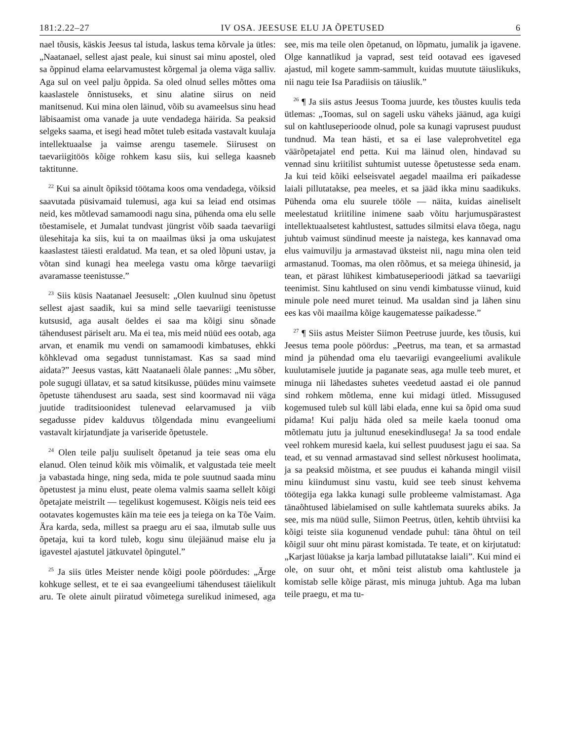181:2.22–27 IV OSA. JEESUSE ELU JA ÕPETUSED 6
nael tõusis, käskis Jeesus tal istuda, laskus tema kõrvale ja ütles: „Naatanael, sellest ajast peale, kui sinust sai minu apostel, oled sa õppinud elama eelarvamustest kõrgemal ja olema väga salliv. Aga sul on veel palju õppida. Sa oled olnud selles mõttes oma kaaslastele õnnistuseks, et sinu alatine siirus on neid manitsenud. Kui mina olen läinud, võib su avameelsus sinu head läbisaamist oma vanade ja uute vendadega häirida. Sa peaksid selgeks saama, et isegi head mõtet tuleb esitada vastavalt kuulaja intellektuaalse ja vaimse arengu tasemele. Siirusest on taevariigitöös kõige rohkem kasu siis, kui sellega kaasneb taktitunne.
<sup>22</sup> Kui sa ainult õpiksid töötama koos oma vendadega, võiksid saavutada püsivamaid tulemusi, aga kui sa leiad end otsimas neid, kes mõtlevad samamoodi nagu sina, pühenda oma elu selle tõestamisele, et Jumalat tundvast jüngrist võib saada taevariigi ülesehitaja ka siis, kui ta on maailmas üksi ja oma uskujatest kaaslastest täiesti eraldatud. Ma tean, et sa oled lõpuni ustav, ja võtan sind kunagi hea meelega vastu oma kõrge taevariigi avaramasse teenistusse.”
<sup>23</sup> Siis küsis Naatanael Jeesuselt: „Olen kuulnud sinu õpetust sellest ajast saadik, kui sa mind selle taevariigi teenistusse kutsusid, aga ausalt öeldes ei saa ma kõigi sinu sõnade tähendusest päriselt aru. Ma ei tea, mis meid nüüd ees ootab, aga arvan, et enamik mu vendi on samamoodi kimbatuses, ehkki kõhklevad oma segadust tunnistamast. Kas sa saad mind aidata?” Jeesus vastas, kätt Naatanaeli õlale pannes: „Mu sõber, pole sugugi üllatav, et sa satud kitsikusse, püüdes minu vaimsete õpetuste tähendusest aru saada, sest sind koormavad nii väga juutide traditsioonidest tulenevad eelarvamused ja viib segadusse pidev kalduvus tõlgendada minu evangeeliumi vastavalt kirjatundjate ja variseride õpetustele.
<sup>24</sup> Olen teile palju suuliselt õpetanud ja teie seas oma elu elanud. Olen teinud kõik mis võimalik, et valgustada teie meelt ja vabastada hinge, ning seda, mida te pole suutnud saada minu õpetustest ja minu elust, peate olema valmis saama sellelt kõigi õpetajate meistrilt — tegelikust kogemusest. Kõigis neis teid ees ootavates kogemustes käin ma teie ees ja teiega on ka Tõe Vaim. Ära karda, seda, millest sa praegu aru ei saa, ilmutab sulle uus õpetaja, kui ta kord tuleb, kogu sinu ülejäänud maise elu ja igavestel ajastutel jätkuvatel õpingutel.”
<sup>25</sup> Ja siis ütles Meister nende kõigi poole pöördudes: „Ärge kohkuge sellest, et te ei saa evangeeliumi tähendusest täielikult aru. Te olete ainult piiratud võimetega surelikud inimesed, aga see, mis ma teile olen õpetanud, on lõpmatu, jumalik ja igavene. Olge kannatlikud ja vaprad, sest teid ootavad ees igavesed ajastud, mil kogete samm-sammult, kuidas muutute täiuslikuks, nii nagu teie Isa Paradiisis on täiuslik.”
<sup>26</sup> ¶ Ja siis astus Jeesus Tooma juurde, kes tõustes kuulis teda ütlemas: „Toomas, sul on sageli usku väheks jäänud, aga kuigi sul on kahtluseperioode olnud, pole sa kunagi vaprusest puudust tundnud. Ma tean hästi, et sa ei lase valeprohvetitel ega väärõpetajatel end petta. Kui ma läinud olen, hindavad su vennad sinu kriitilist suhtumist uutesse õpetustesse seda enam. Ja kui teid kõiki eelseisvatel aegadel maailma eri paikadesse laiali pillutatakse, pea meeles, et sa jääd ikka minu saadikuks. Pühenda oma elu suurele tööle — näita, kuidas aineliselt meelestatud kriitiline inimene saab võitu harjumuspärastest intellektuaalsetest kahtlustest, sattudes silmitsi elava tõega, nagu juhtub vaimust sündinud meeste ja naistega, kes kannavad oma elus vaimuvilju ja armastavad üksteist nii, nagu mina olen teid armastanud. Toomas, ma olen rõõmus, et sa meiega ühinesid, ja tean, et pärast lühikest kimbatuseperioodi jätkad sa taevariigi teenimist. Sinu kahtlused on sinu vendi kimbatusse viinud, kuid minule pole need muret teinud. Ma usaldan sind ja lähen sinu ees kas või maailma kõige kaugematesse paikadesse.”
<sup>27</sup> ¶ Siis astus Meister Siimon Peetruse juurde, kes tõusis, kui Jeesus tema poole pöördus: „Peetrus, ma tean, et sa armastad mind ja pühendad oma elu taevariigi evangeeliumi avalikule kuulutamisele juutide ja paganate seas, aga mulle teeb muret, et minuga nii lähedastes suhetes veedetud aastad ei ole pannud sind rohkem mõtlema, enne kui midagi ütled. Missugused kogemused tuleb sul küll läbi elada, enne kui sa õpid oma suud pidama! Kui palju häda oled sa meile kaela toonud oma mõtlematu jutu ja jultunud enesekindlusega! Ja sa tood endale veel rohkem muresid kaela, kui sellest puudusest jagu ei saa. Sa tead, et su vennad armastavad sind sellest nõrkusest hoolimata, ja sa peaksid mõistma, et see puudus ei kahanda mingil viisil minu kiindumust sinu vastu, kuid see teeb sinust kehvema töötegija ega lakka kunagi sulle probleeme valmistamast. Aga tänaõhtused läbielamised on sulle kahtlemata suureks abiks. Ja see, mis ma nüüd sulle, Siimon Peetrus, ütlen, kehtib ühtviisi ka kõigi teiste siia kogunenud vendade puhul: täna õhtul on teil kõigil suur oht minu pärast komistada. Te teate, et on kirjutatud: „Karjast lüüakse ja karja lambad pillutatakse laiali”. Kui mind ei ole, on suur oht, et mõni teist alistub oma kahtlustele ja komistab selle kõige pärast, mis minuga juhtub. Aga ma luban teile praegu, et ma tu-